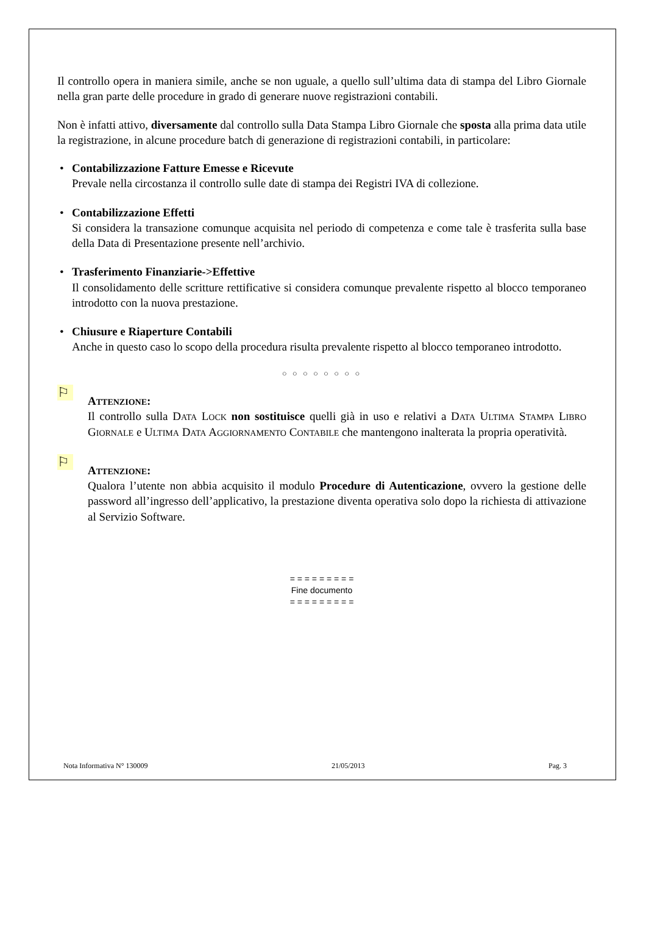Il controllo opera in maniera simile, anche se non uguale, a quello sull’ultima data di stampa del Libro Giornale nella gran parte delle procedure in grado di generare nuove registrazioni contabili.
Non è infatti attivo, diversamente dal controllo sulla Data Stampa Libro Giornale che sposta alla prima data utile la registrazione, in alcune procedure batch di generazione di registrazioni contabili, in particolare:
• Contabilizzazione Fatture Emesse e Ricevute
Prevale nella circostanza il controllo sulle date di stampa dei Registri IVA di collezione.
• Contabilizzazione Effetti
Si considera la transazione comunque acquisita nel periodo di competenza e come tale è trasferita sulla base della Data di Presentazione presente nell’archivio.
• Trasferimento Finanziarie->Effettive
Il consolidamento delle scritture rettificative si considera comunque prevalente rispetto al blocco temporaneo introdotto con la nuova prestazione.
• Chiusure e Riaperture Contabili
Anche in questo caso lo scopo della procedura risulta prevalente rispetto al blocco temporaneo introdotto.
○ ○ ○ ○ ○ ○ ○ ○
⚐
ATTENZIONE:
Il controllo sulla DATA LOCK non sostituisce quelli già in uso e relativi a DATA ULTIMA STAMPA LIBRO GIORNALE e ULTIMA DATA AGGIORNAMENTO CONTABILE che mantengono inalterata la propria operatività.
⚐
ATTENZIONE:
Qualora l’utente non abbia acquisito il modulo Procedure di Autenticazione, ovvero la gestione delle password all’ingresso dell’applicativo, la prestazione diventa operativa solo dopo la richiesta di attivazione al Servizio Software.
= = = = = = = = =
Fine documento
= = = = = = = = =
Nota Informativa N° 130009 21/05/2013 Pag. 3